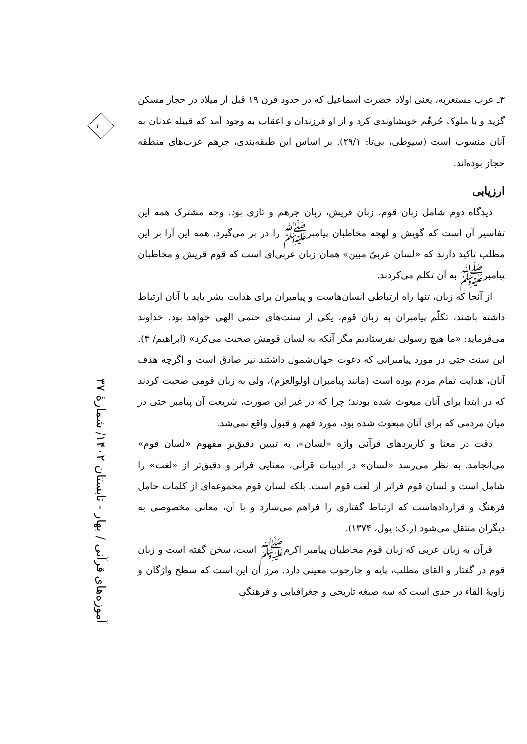۳ـ عرب مستعربه، یعنی اولاد حضرت اسماعیل که در حدود قرن ۱۹ قبل از میلاد در حجاز مسکن گزید و با ملوک جُرهُم خویشاوندی کرد و از او فرزندان و اعقاب به وجود آمد که قبیله عدنان به آنان منسوب است (سیوطی، بی‌تا: ۲۹/۱). بر اساس این طبقه‌بندی، جرهم عرب‌های منطقه حجاز بوده‌اند.
ارزیابی
دیدگاه دوم شامل زبان قوم، زبان قریش، زبان جرهم و تازی بود. وجه مشترک همه این تفاسیر آن است که گویش و لهجه مخاطبان پیامبرﷺ را در بر می‌گیرد. همه این آرا بر این مطلب تأکید دارند که «لسان عربیّ مبین» همان زبان عربی‌ای است که قوم قریش و مخاطبان پیامبرﷺ به آن تکلم می‌کردند.
از آنجا که زبان، تنها راه ارتباطی انسان‌هاست و پیامبران برای هدایت بشر باید با آنان ارتباط داشته باشند، تکلّم پیامبران به زبان قوم، یکی از سنت‌های حتمی الهی خواهد بود. خداوند می‌فرماید: «ما هیچ رسولی نفرستادیم مگر آنکه به لسان قومش صحبت می‌کرد» (ابراهیم/ ۴). این سنت حتی در مورد پیامبرانی که دعوت جهان‌شمول داشتند نیز صادق است و اگرچه هدف آنان، هدایت تمام مردم بوده است (مانند پیامبران اولوالعزم)، ولی به زبان قومی صحبت کردند که در ابتدا برای آنان مبعوث شده بودند؛ چرا که در غیر این صورت، شریعت آن پیامبر حتی در میان مردمی که برای آنان مبعوث شده بود، مورد فهم و قبول واقع نمی‌شد.
دقت در معنا و کاربردهای قرآنی واژه «لسان»، به تبیین دقیق‌ترِ مفهوم «لسان قوم» می‌انجامد. به نظر می‌رسد «لسان» در ادبیات قرآنی، معنایی فراتر و دقیق‌تر از «لغت» را شامل است و لسان قوم فراتر از لغت قوم است. بلکه لسان قوم مجموعه‌ای از کلمات حامل فرهنگ و قراردادهاست که ارتباط گفتاری را فراهم می‌سازد و با آن، معانی مخصوصی به دیگران منتقل می‌شود (ر.ک: یول، ۱۳۷۴).
قرآن به زبان عربی که زبان قوم مخاطبان پیامبر اکرمﷺ است، سخن گفته است و زبان قوم در گفتار و القای مطلب، پایه و چارچوب معینی دارد. مرز آن این است که سطح واژگان و زاویهٔ القاء در حدی است که سه صبغه تاریخی و جغرافیایی و فرهنگی
۳۰۰
آموزه‌های قرآنی / بهار - تابستان ۱۴۰۲/ شمارهٔ ۳۷